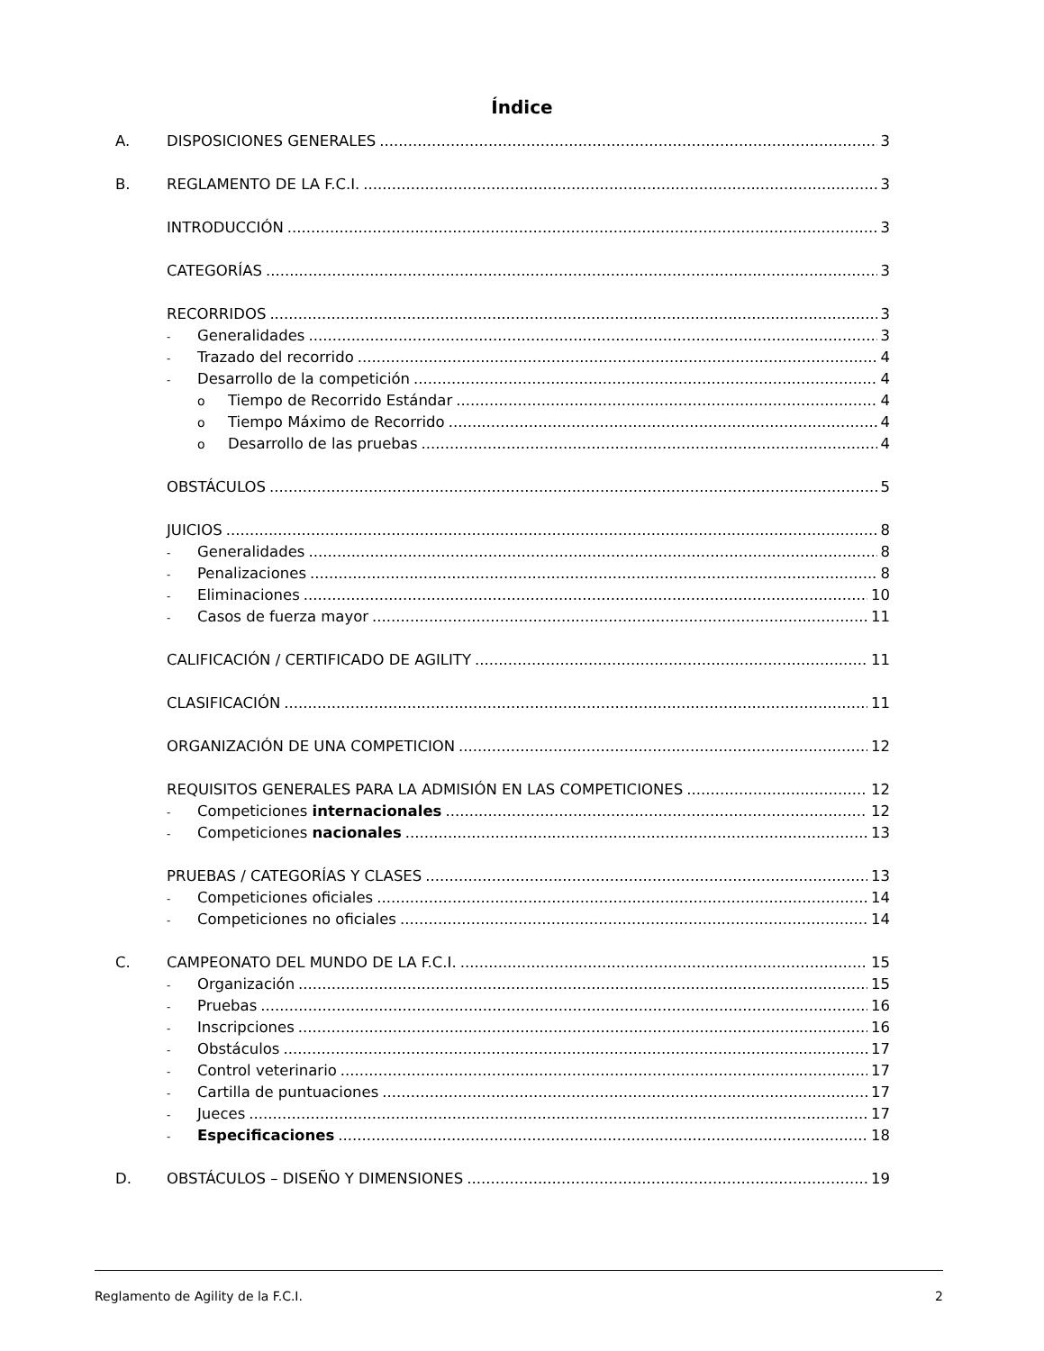Índice
A. DISPOSICIONES GENERALES 3
B. REGLAMENTO DE LA F.C.I. 3
INTRODUCCIÓN 3
CATEGORÍAS 3
RECORRIDOS 3
- Generalidades 3
- Trazado del recorrido 4
- Desarrollo de la competición 4
o Tiempo de Recorrido Estándar 4
o Tiempo Máximo de Recorrido 4
o Desarrollo de las pruebas 4
OBSTÁCULOS 5
JUICIOS 8
- Generalidades 8
- Penalizaciones 8
- Eliminaciones 10
- Casos de fuerza mayor 11
CALIFICACIÓN / CERTIFICADO DE AGILITY 11
CLASIFICACIÓN 11
ORGANIZACIÓN DE UNA COMPETICION 12
REQUISITOS GENERALES PARA LA ADMISIÓN EN LAS COMPETICIONES 12
- Competiciones internacionales 12
- Competiciones nacionales 13
PRUEBAS / CATEGORÍAS Y CLASES 13
- Competiciones oficiales 14
- Competiciones no oficiales 14
C. CAMPEONATO DEL MUNDO DE LA F.C.I. 15
- Organización 15
- Pruebas 16
- Inscripciones 16
- Obstáculos 17
- Control veterinario 17
- Cartilla de puntuaciones 17
- Jueces 17
- Especificaciones 18
D. OBSTÁCULOS – DISEÑO Y DIMENSIONES 19
Reglamento de Agility de la F.C.I. 2